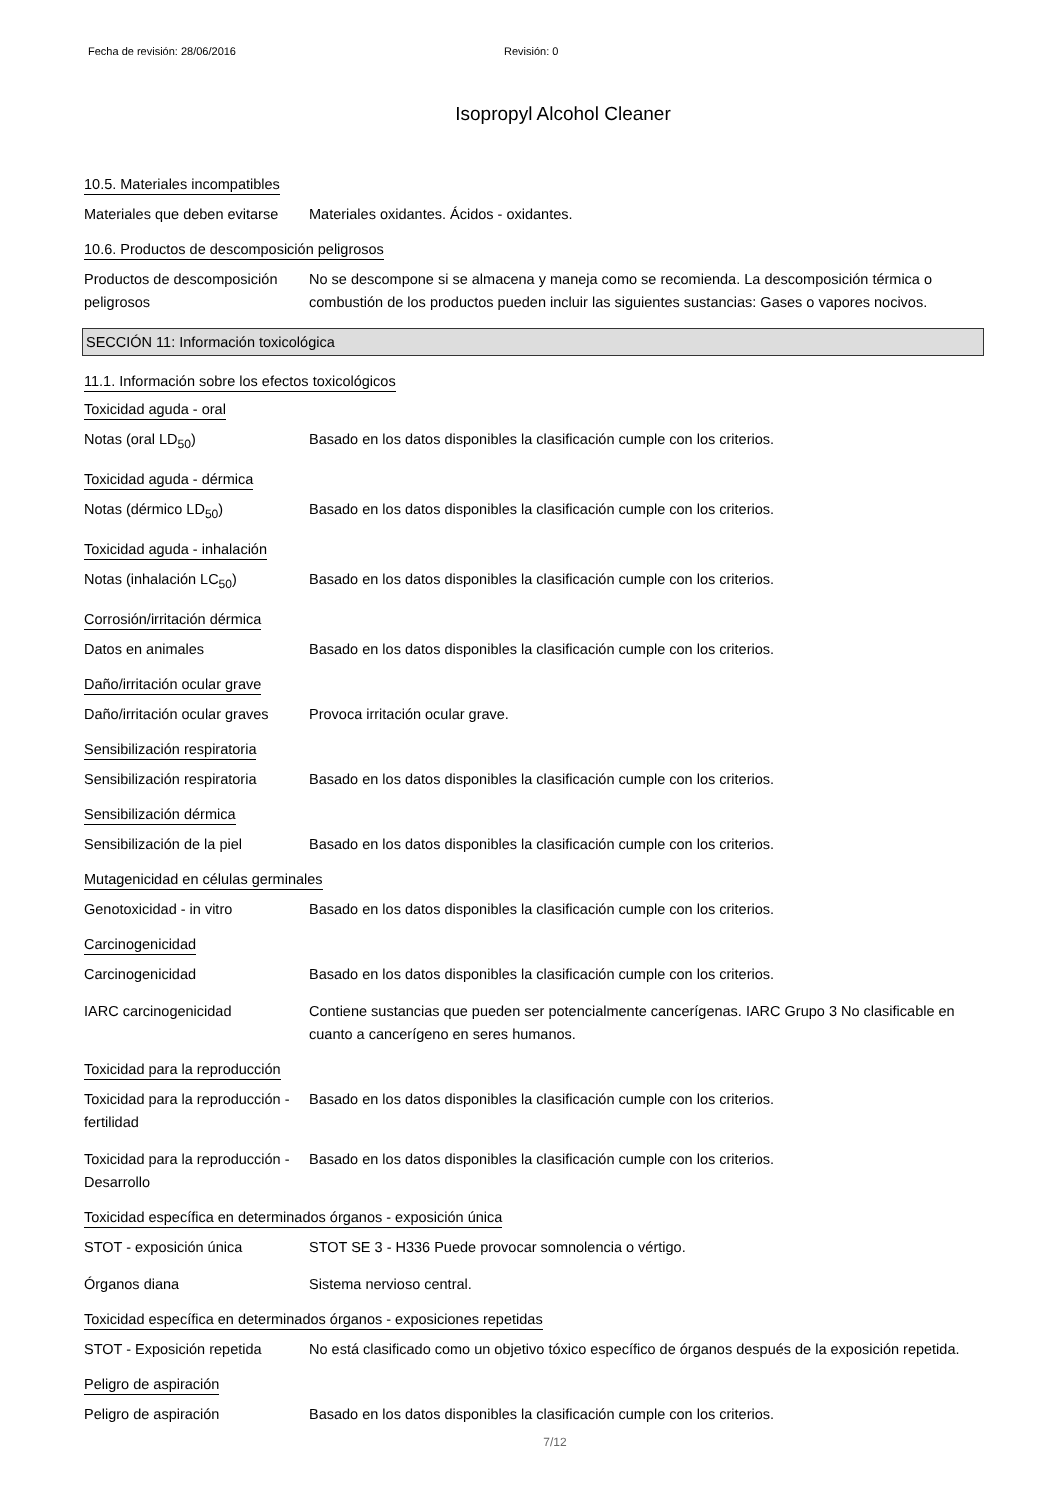Fecha de revisión: 28/06/2016 Revisión: 0
Isopropyl Alcohol Cleaner
10.5. Materiales incompatibles
Materiales que deben evitarse
Materiales oxidantes. Ácidos - oxidantes.
10.6. Productos de descomposición peligrosos
Productos de descomposición peligrosos
No se descompone si se almacena y maneja como se recomienda. La descomposición térmica o combustión de los productos pueden incluir las siguientes sustancias: Gases o vapores nocivos.
SECCIÓN 11: Información toxicológica
11.1. Información sobre los efectos toxicológicos
Toxicidad aguda - oral
Notas (oral LD<sub>50</sub>) Basado en los datos disponibles la clasificación cumple con los criterios.
Toxicidad aguda - dérmica
Notas (dérmico LD<sub>50</sub>) Basado en los datos disponibles la clasificación cumple con los criterios.
Toxicidad aguda - inhalación
Notas (inhalación LC<sub>50</sub>) Basado en los datos disponibles la clasificación cumple con los criterios.
Corrosión/irritación dérmica
Datos en animales Basado en los datos disponibles la clasificación cumple con los criterios.
Daño/irritación ocular grave
Daño/irritación ocular graves
Provoca irritación ocular grave.
Sensibilización respiratoria
Sensibilización respiratoria
Basado en los datos disponibles la clasificación cumple con los criterios.
Sensibilización dérmica
Sensibilización de la piel
Basado en los datos disponibles la clasificación cumple con los criterios.
Mutagenicidad en células germinales
Genotoxicidad - in vitro Basado en los datos disponibles la clasificación cumple con los criterios.
Carcinogenicidad
Carcinogenicidad Basado en los datos disponibles la clasificación cumple con los criterios.
IARC carcinogenicidad Contiene sustancias que pueden ser potencialmente cancerígenas. IARC Grupo 3 No clasificable en cuanto a cancerígeno en seres humanos.
Toxicidad para la reproducción
Toxicidad para la reproducción - fertilidad
Basado en los datos disponibles la clasificación cumple con los criterios.
Toxicidad para la reproducción - Desarrollo
Basado en los datos disponibles la clasificación cumple con los criterios.
Toxicidad específica en determinados órganos - exposición única
STOT - exposición única STOT SE 3 - H336 Puede provocar somnolencia o vértigo.
Órganos diana Sistema nervioso central.
Toxicidad específica en determinados órganos - exposiciones repetidas
STOT - Exposición repetida
No está clasificado como un objetivo tóxico específico de órganos después de la exposición repetida.
Peligro de aspiración
Peligro de aspiración Basado en los datos disponibles la clasificación cumple con los criterios.
7/12